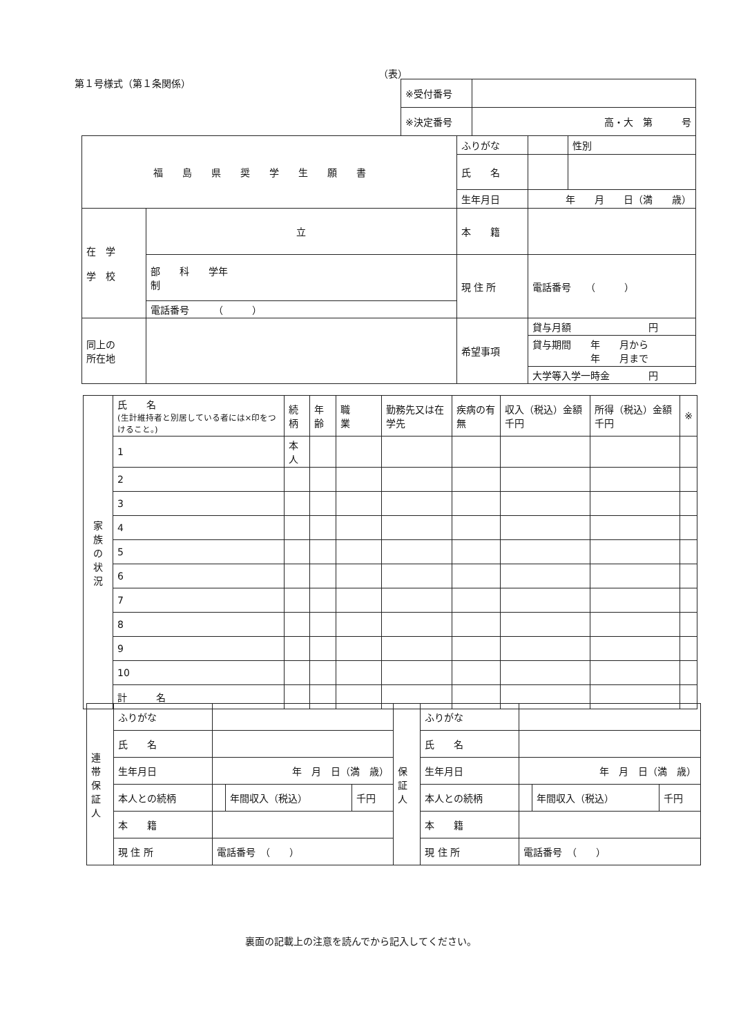第１号様式（第１条関係）
（表）
| ※受付番号 | |
| ※決定番号 | 高・大 第 号 |
| 福島県奨学生願書 | | ふりがな | | 性別 |
| | | 氏 名 | | |
| | | 生年月日 | 年 月 日（満 歳） | |
| 在 学 学 校 | 立 | 本 籍 | | |
| | 部 科 学年 制 | 現 住 所 | 電話番号 （ ） | |
| | 電話番号 （ ） | | | |
| 同上の 所在地 | | 希望事項 | 貸与月額 円 | |
| | | | 貸与期間 年 月から 年 月まで | |
| | | | 大学等入学一時金 円 | |
| 家 族 の 状 況 | 氏 名 (生計維持者と別居している者には×印をつけること。) | 続柄 | 年齢 | 職 業 | 勤務先又は在学先 | 疾病の有無 | 収入（税込）金額 千円 | 所得（税込）金額 千円 | ※ |
| | 1 | 本人 | | | | | | | |
| | 2 | | | | | | | | |
| | 3 | | | | | | | | |
| | 4 | | | | | | | | |
| | 5 | | | | | | | | |
| | 6 | | | | | | | | |
| | 7 | | | | | | | | |
| | 8 | | | | | | | | |
| | 9 | | | | | | | | |
| | 10 | | | | | | | | |
| | 計 名 | | | | | | | | |
| 連 帯 保 証 人 | ふりがな | | | | 保 証 人 | ふりがな | | | |
| | 氏 名 | | | | | 氏 名 | | | |
| | 生年月日 | 年 月 日（満 歳） | | | | 生年月日 | 年 月 日（満 歳） | | |
| | 本人との続柄 | | 年間収入（税込） | 千円 | | 本人との続柄 | | 年間収入（税込） | 千円 |
| | 本 籍 | | | | | 本 籍 | | | |
| | 現 住 所 | 電話番号 （ ） | | | | 現 住 所 | 電話番号 （ ） | | |
裏面の記載上の注意を読んでから記入してください。